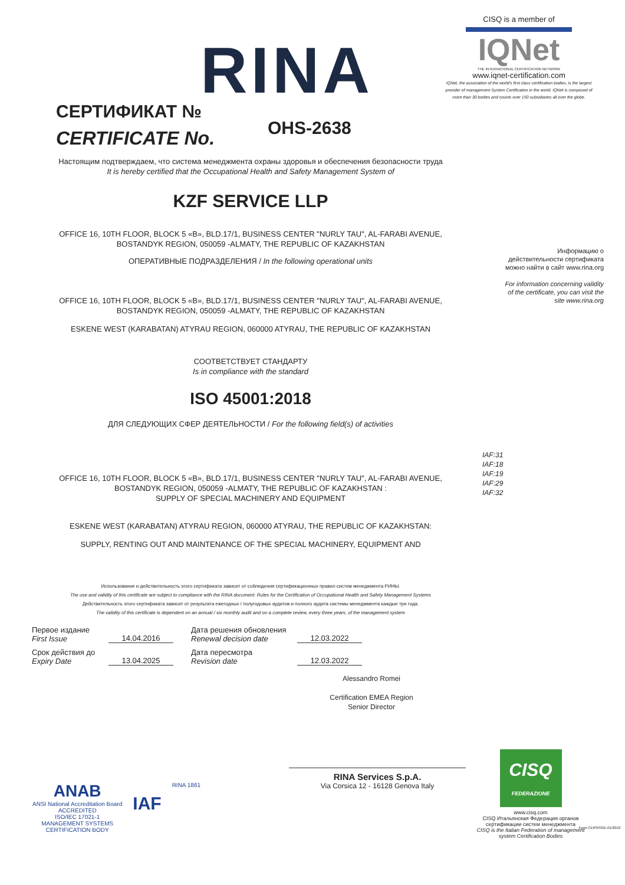RINA
CISQ is a member of
IQNet
THE INTERNATIONAL CERTIFICATION NETWORK
www.iqnet-certification.com
IQNet, the association of the world's first class certification bodies, is the largest provider of management System Certification in the world. IQNet is composed of more than 30 bodies and counts over 150 subsidiaries all over the globe.
СЕРТИФИКАТ №
CERTIFICATE No.
OHS-2638
Настоящим подтверждаем, что система менеджмента охраны здоровья и обеспечения безопасности труда
It is hereby certified that the Occupational Health and Safety Management System of
KZF SERVICE LLP
OFFICE 16, 10TH FLOOR, BLOCK 5 «B», BLD.17/1, BUSINESS CENTER "NURLY TAU", AL-FARABI AVENUE,
BOSTANDYK REGION, 050059 -ALMATY, THE REPUBLIC OF KAZAKHSTAN
ОПЕРАТИВНЫЕ ПОДРАЗДЕЛЕНИЯ / In the following operational units
OFFICE 16, 10TH FLOOR, BLOCK 5 «B», BLD.17/1, BUSINESS CENTER "NURLY TAU", AL-FARABI AVENUE,
BOSTANDYK REGION, 050059 -ALMATY, THE REPUBLIC OF KAZAKHSTAN
ESKENE WEST (KARABATAN) ATYRAU REGION, 060000 ATYRAU, THE REPUBLIC OF KAZAKHSTAN
СООТВЕТСТВУЕТ СТАНДАРТУ
Is in compliance with the standard
ISO 45001:2018
ДЛЯ СЛЕДУЮЩИХ СФЕР ДЕЯТЕЛЬНОСТИ / For the following field(s) of activities
IAF:31
IAF:18
IAF:19
IAF:29
IAF:32
OFFICE 16, 10TH FLOOR, BLOCK 5 «B», BLD.17/1, BUSINESS CENTER "NURLY TAU", AL-FARABI AVENUE,
BOSTANDYK REGION, 050059 -ALMATY, THE REPUBLIC OF KAZAKHSTAN :
SUPPLY OF SPECIAL MACHINERY AND EQUIPMENT
ESKENE WEST (KARABATAN) ATYRAU REGION, 060000 ATYRAU, THE REPUBLIC OF KAZAKHSTAN:
SUPPLY, RENTING OUT AND MAINTENANCE OF THE SPECIAL MACHINERY, EQUIPMENT AND
Использование и действительность этого сертификата зависит от соблюдения сертификационных правил систем менеджмента РИНЫ.
The use and validity of this certificate are subject to compliance with the RINA document: Rules for the Certification of Occupational Health and Safety Management Systems
Действительность этого сертификата зависит от результата ежегодных / полугодовых аудитов и полного аудита системы менеджмента каждые три года.
The validity of this certificate is dependent on an annual / six monthly audit and on a complete review, every three years, of the management system
Первое издание
First Issue
14.04.2016
Дата решения обновления
Renewal decision date
12.03.2022
Срок действия до
Expiry Date
13.04.2025
Дата пересмотра
Revision date
12.03.2022
Alessandro Romei
Certification EMEA Region
Senior Director
RINA Services S.p.A.
Via Corsica 12 - 16128 Genova Italy
ANAB
ANSI National Accreditation Board
ACCREDITED
ISO/IEC 17021-1
MANAGEMENT SYSTEMS
CERTIFICATION BODY
IAF
RINA 1861
CISQ
FEDERAZIONE
www.cisq.com
CISQ Итальянская Федерация органов сертификации систем менеджмента
CISQ is the Italian Federation of management system Certification Bodies
Информацию о действительности сертификата можно найти в сайт www.rina.org
For information concerning validity of the certificate, you can visit the site www.rina.org
Form CERSISGE-01/2018